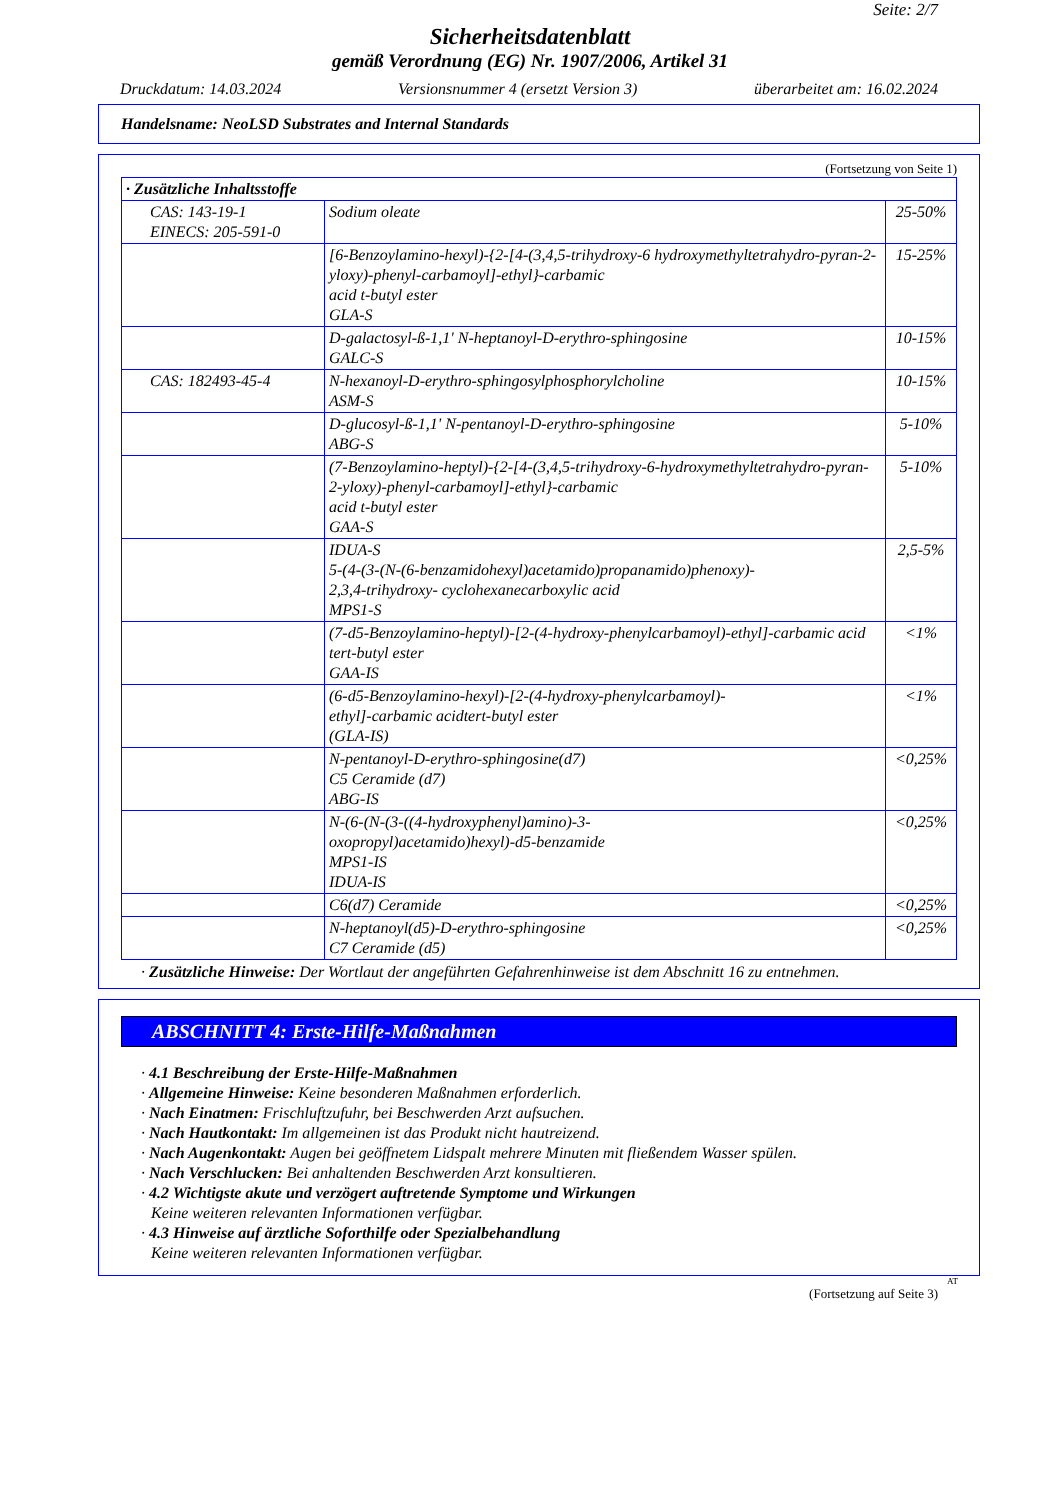Seite: 2/7
Sicherheitsdatenblatt
gemäß Verordnung (EG) Nr. 1907/2006, Artikel 31
Druckdatum: 14.03.2024 Versionsnummer 4 (ersetzt Version 3) überarbeitet am: 16.02.2024
Handelsname: NeoLSD Substrates and Internal Standards
(Fortsetzung von Seite 1)
| · Zusätzliche Inhaltsstoffe | | |
| --- | --- | --- |
| CAS: 143-19-1 EINECS: 205-591-0 | Sodium oleate | 25-50% |
| | [6-Benzoylamino-hexyl)-{2-[4-(3,4,5-trihydroxy-6 hydroxymethyltetrahydro-pyran-2-yloxy)-phenyl-carbamoyl]-ethyl}-carbamic acid t-butyl ester GLA-S | 15-25% |
| | D-galactosyl-ß-1,1' N-heptanoyl-D-erythro-sphingosine GALC-S | 10-15% |
| CAS: 182493-45-4 | N-hexanoyl-D-erythro-sphingosylphosphorylcholine ASM-S | 10-15% |
| | D-glucosyl-ß-1,1' N-pentanoyl-D-erythro-sphingosine ABG-S | 5-10% |
| | (7-Benzoylamino-heptyl)-{2-[4-(3,4,5-trihydroxy-6-hydroxymethyltetrahydro-pyran-2-yloxy)-phenyl-carbamoyl]-ethyl}-carbamic acid t-butyl ester GAA-S | 5-10% |
| | IDUA-S 5-(4-(3-(N-(6-benzamidohexyl)acetamido)propanamido)phenoxy)- 2,3,4-trihydroxy- cyclohexanecarboxylic acid MPS1-S | 2,5-5% |
| | (7-d5-Benzoylamino-heptyl)-[2-(4-hydroxy-phenylcarbamoyl)-ethyl]-carbamic acid tert-butyl ester GAA-IS | <1% |
| | (6-d5-Benzoylamino-hexyl)-[2-(4-hydroxy-phenylcarbamoyl)- ethyl]-carbamic acidtert-butyl ester (GLA-IS) | <1% |
| | N-pentanoyl-D-erythro-sphingosine(d7) C5 Ceramide (d7) ABG-IS | <0,25% |
| | N-(6-(N-(3-((4-hydroxyphenyl)amino)-3- oxopropyl)acetamido)hexyl)-d5-benzamide MPS1-IS IDUA-IS | <0,25% |
| | C6(d7) Ceramide | <0,25% |
| | N-heptanoyl(d5)-D-erythro-sphingosine C7 Ceramide (d5) | <0,25% |
· Zusätzliche Hinweise: Der Wortlaut der angeführten Gefahrenhinweise ist dem Abschnitt 16 zu entnehmen.
ABSCHNITT 4: Erste-Hilfe-Maßnahmen
· 4.1 Beschreibung der Erste-Hilfe-Maßnahmen
· Allgemeine Hinweise: Keine besonderen Maßnahmen erforderlich.
· Nach Einatmen: Frischluftzufuhr, bei Beschwerden Arzt aufsuchen.
· Nach Hautkontakt: Im allgemeinen ist das Produkt nicht hautreizend.
· Nach Augenkontakt: Augen bei geöffnetem Lidspalt mehrere Minuten mit fließendem Wasser spülen.
· Nach Verschlucken: Bei anhaltenden Beschwerden Arzt konsultieren.
· 4.2 Wichtigste akute und verzögert auftretende Symptome und Wirkungen
Keine weiteren relevanten Informationen verfügbar.
· 4.3 Hinweise auf ärztliche Soforthilfe oder Spezialbehandlung
Keine weiteren relevanten Informationen verfügbar.
AT
(Fortsetzung auf Seite 3)